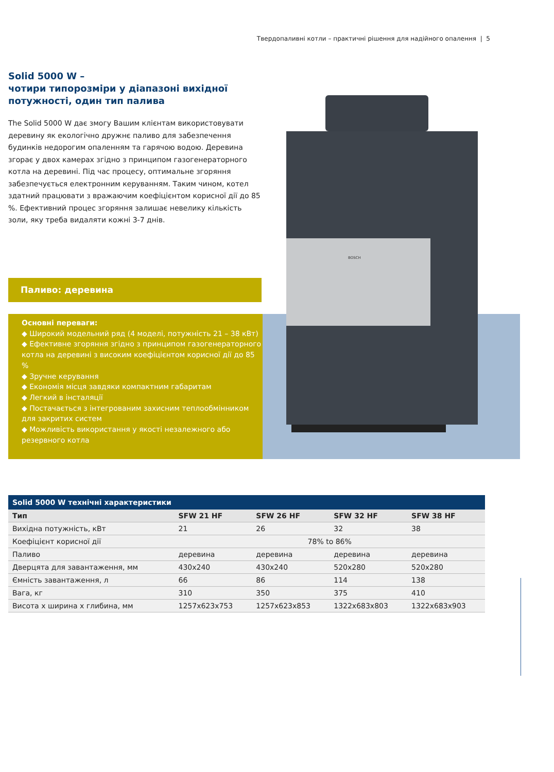Твердопаливні котли – практичні рішення для надійного опалення | 5
Solid 5000 W –
чотири типорозміри у діапазоні вихідної
потужності, один тип палива
The Solid 5000 W дає змогу Вашим клієнтам використовувати деревину як екологічно дружнє паливо для забезпечення будинків недорогим опаленням та гарячою водою. Деревина згорає у двох камерах згідно з принципом газогенераторного котла на деревині. Під час процесу, оптимальне згоряння забезпечується електронним керуванням. Таким чином, котел здатний працювати з вражаючим коефіцієнтом корисної дії до 85 %. Ефективний процес згоряння залишає невелику кількість золи, яку треба видаляти кожні 3-7 днів.
Паливо: деревина
Основні переваги:
◆ Широкий модельний ряд (4 моделі, потужність 21 – 38 кВт)
◆ Ефективне згоряння згідно з принципом газогенераторного котла на деревині з високим коефіцієнтом корисної дії до 85 %
◆ Зручне керування
◆ Економія місця завдяки компактним габаритам
◆ Легкий в інсталяції
◆ Постачається з інтегрованим захисним теплообмінником для закритих систем
◆ Можливість використання у якості незалежного або резервного котла
BOSCH
Solid 5000 W технічні характеристики
| Тип | SFW 21 HF | SFW 26 HF | SFW 32 HF | SFW 38 HF |
| --- | --- | --- | --- | --- |
| Вихідна потужність, кВт | 21 | 26 | 32 | 38 |
| Коефіцієнт корисної дії | | 78% to 86% | | |
| Паливо | деревина | деревина | деревина | деревина |
| Дверцята для завантаження, мм | 430x240 | 430x240 | 520x280 | 520x280 |
| Ємність завантаження, л | 66 | 86 | 114 | 138 |
| Вага, кг | 310 | 350 | 375 | 410 |
| Висота x ширина x глибина, мм | 1257x623x753 | 1257x623x853 | 1322x683x803 | 1322x683x903 |